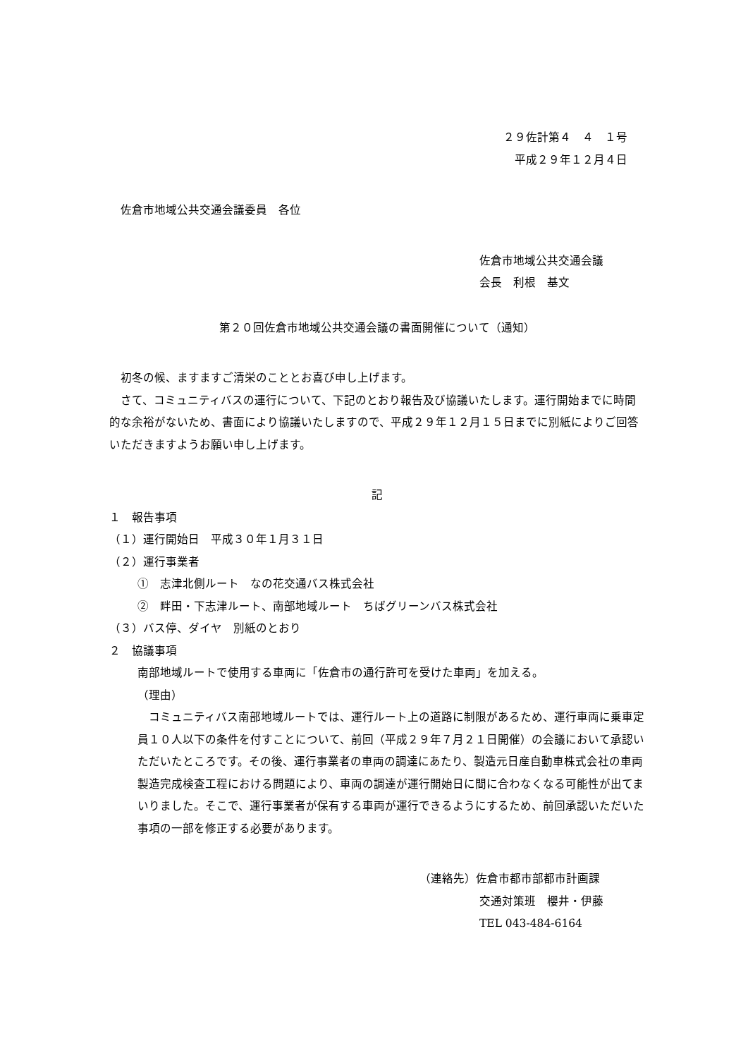２９佐計第４　４　１号
平成２９年１２月４日
　佐倉市地域公共交通会議委員　各位
佐倉市地域公共交通会議
会長　利根　基文
第２０回佐倉市地域公共交通会議の書面開催について（通知）
　初冬の候、ますますご清栄のこととお喜び申し上げます。
　さて、コミュニティバスの運行について、下記のとおり報告及び協議いたします。運行開始までに時間的な余裕がないため、書面により協議いたしますので、平成２９年１２月１５日までに別紙によりご回答いただきますようお願い申し上げます。
記
１　報告事項
（１）運行開始日　平成３０年１月３１日
（２）運行事業者
①　志津北側ルート　なの花交通バス株式会社
②　畔田・下志津ルート、南部地域ルート　ちばグリーンバス株式会社
（３）バス停、ダイヤ　別紙のとおり
２　協議事項
南部地域ルートで使用する車両に「佐倉市の通行許可を受けた車両」を加える。
（理由）
　コミュニティバス南部地域ルートでは、運行ルート上の道路に制限があるため、運行車両に乗車定員１０人以下の条件を付すことについて、前回（平成２９年７月２１日開催）の会議において承認いただいたところです。その後、運行事業者の車両の調達にあたり、製造元日産自動車株式会社の車両製造完成検査工程における問題により、車両の調達が運行開始日に間に合わなくなる可能性が出てまいりました。そこで、運行事業者が保有する車両が運行できるようにするため、前回承認いただいた事項の一部を修正する必要があります。
（連絡先）佐倉市都市部都市計画課
交通対策班　櫻井・伊藤
TEL 043-484-6164